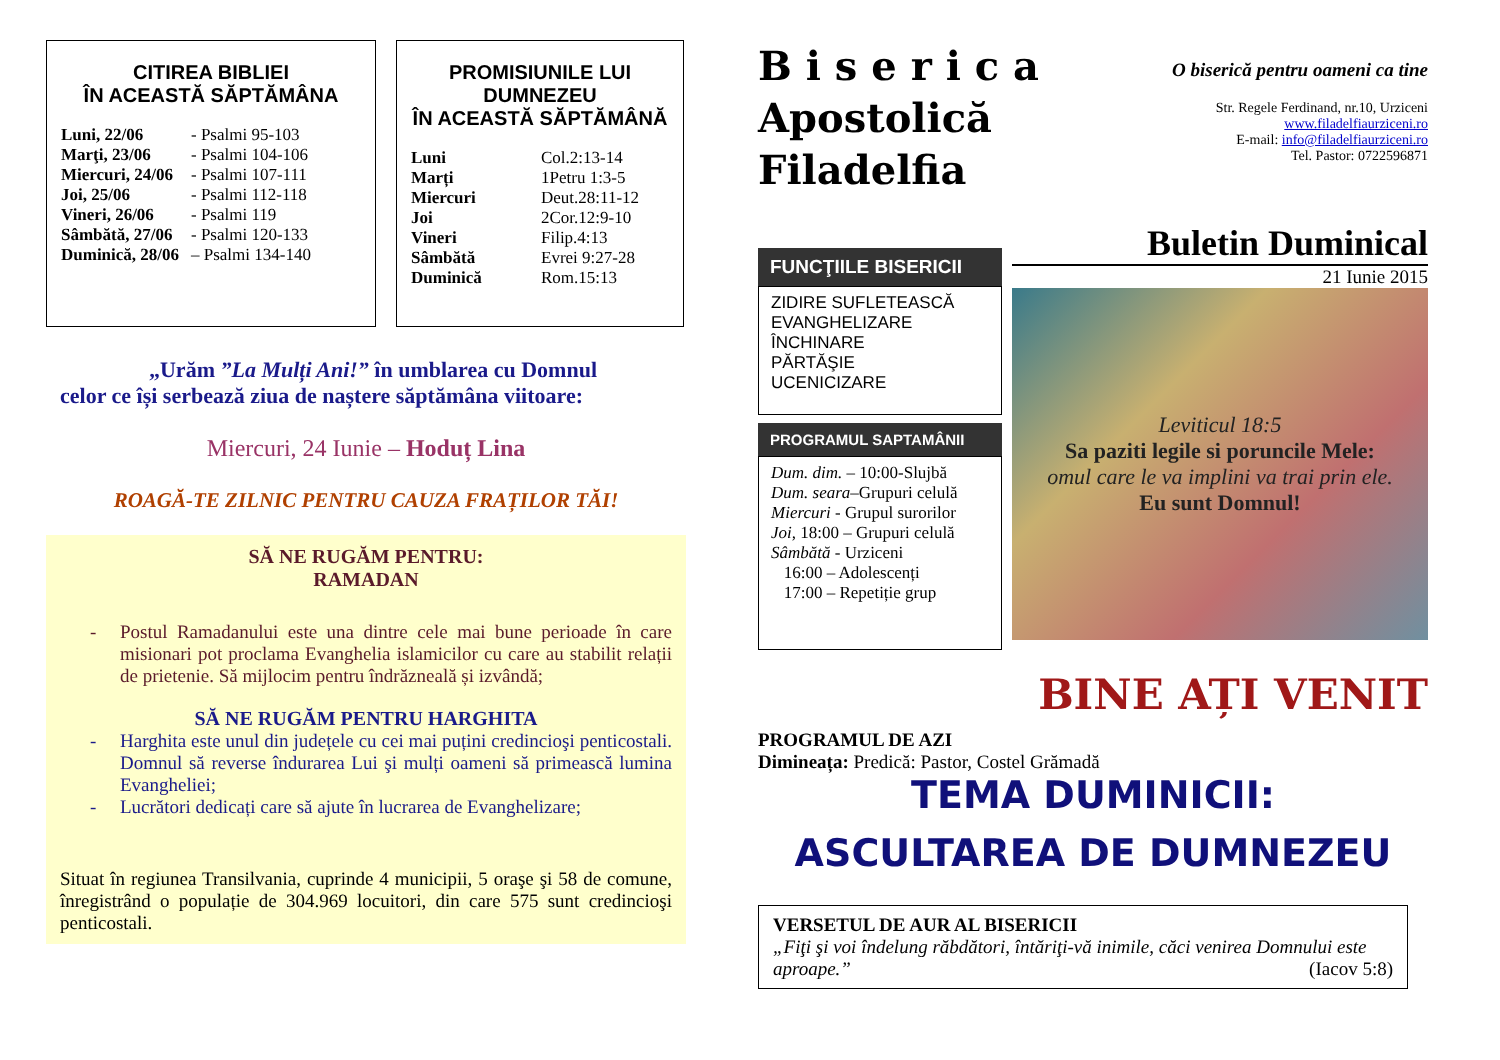CITIREA BIBLIEI
ÎN ACEASTĂ SĂPTĂMÂNA
Luni, 22/06 - Psalmi 95-103
Marţi, 23/06 - Psalmi 104-106
Miercuri, 24/06 - Psalmi 107-111
Joi, 25/06 - Psalmi 112-118
Vineri, 26/06 - Psalmi 119
Sâmbătă, 27/06 - Psalmi 120-133
Duminică, 28/06 – Psalmi 134-140
PROMISIUNILE LUI DUMNEZEU
ÎN ACEASTĂ SĂPTĂMÂNĂ
Luni Col.2:13-14
Marți 1Petru 1:3-5
Miercuri Deut.28:11-12
Joi 2Cor.12:9-10
Vineri Filip.4:13
Sâmbătă Evrei 9:27-28
Duminică Rom.15:13
„Urăm ”La Mulți Ani!” în umblarea cu Domnul
celor ce își serbează ziua de naștere săptămâna viitoare:
Miercuri, 24 Iunie – Hoduț Lina
ROAGĂ-TE ZILNIC PENTRU CAUZA FRAȚILOR TĂI!
SĂ NE RUGĂM PENTRU:
RAMADAN
- Postul Ramadanului este una dintre cele mai bune perioade în care misionari pot proclama Evanghelia islamicilor cu care au stabilit relații de prietenie. Să mijlocim pentru îndrăzneală și izvândă;
SĂ NE RUGĂM PENTRU HARGHITA
- Harghita este unul din județele cu cei mai puțini credincioşi penticostali. Domnul să reverse îndurarea Lui şi mulți oameni să primească lumina Evangheliei;
- Lucrători dedicați care să ajute în lucrarea de Evanghelizare;
Situat în regiunea Transilvania, cuprinde 4 municipii, 5 oraşe şi 58 de comune, înregistrând o populație de 304.969 locuitori, din care 575 sunt credincioşi penticostali.
B i s e r i c a
Apostolică
Filadelfia
O biserică pentru oameni ca tine
Str. Regele Ferdinand, nr.10, Urziceni
www.filadelfiaurziceni.ro
E-mail: info@filadelfiaurziceni.ro
Tel. Pastor: 0722596871
FUNCŢIILE BISERICII
ZIDIRE SUFLETEASCĂ
EVANGHELIZARE
ÎNCHINARE
PĂRTĂŞIE
UCENICIZARE
PROGRAMUL SAPTAMÂNII
Dum. dim. – 10:00-Slujbă
Dum. seara–Grupuri celulă
Miercuri - Grupul surorilor
Joi, 18:00 – Grupuri celulă
Sâmbătă - Urziceni
16:00 – Adolescenți
17:00 – Repetiție grup
Buletin Duminical
21 Iunie 2015
Leviticul 18:5
Sa paziti legile si poruncile Mele:
omul care le va implini va trai prin ele.
Eu sunt Domnul!
BINE AȚI VENIT
PROGRAMUL DE AZI
Dimineața: Predică: Pastor, Costel Grămadă
TEMA DUMINICII:
ASCULTAREA DE DUMNEZEU
VERSETUL DE AUR AL BISERICII
„Fiţi şi voi îndelung răbdători, întăriţi-vă inimile, căci venirea Domnului este aproape.” (Iacov 5:8)